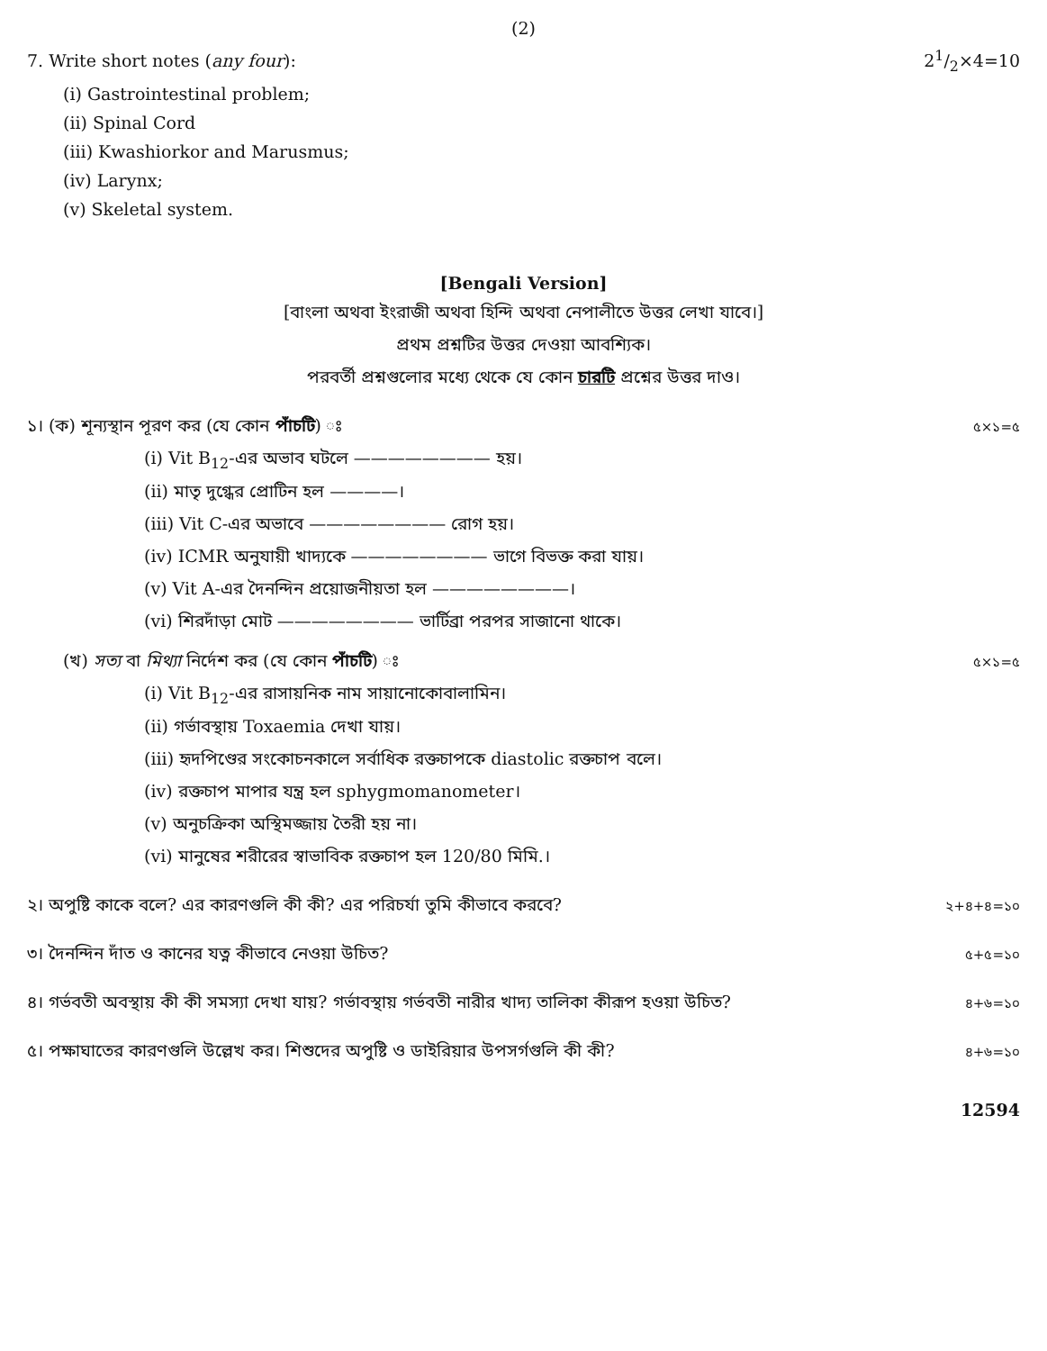(2)
7. Write short notes (any four): 21/2×4=10
(i) Gastrointestinal problem;
(ii) Spinal Cord
(iii) Kwashiorkor and Marusmus;
(iv) Larynx;
(v) Skeletal system.
[Bengali Version]
[বাংলা অথবা ইংরাজী অথবা হিন্দি অথবা নেপালীতে উত্তর লেখা যাবে।]
প্রথম প্রশ্নটির উত্তর দেওয়া আবশ্যিক।
পরবর্তী প্রশ্নগুলোর মধ্যে থেকে যে কোন চারটি প্রশ্নের উত্তর দাও।
১। (ক) শূন্যস্থান পূরণ কর (যে কোন পাঁচটি) ঃ ৫×১=৫
(i) Vit B<sub>12</sub>-এর অভাব ঘটলে ———————— হয়।
(ii) মাতৃ দুগ্ধের প্রোটিন হল ————।
(iii) Vit C-এর অভাবে ———————— রোগ হয়।
(iv) ICMR অনুযায়ী খাদ্যকে ———————— ভাগে বিভক্ত করা যায়।
(v) Vit A-এর দৈনন্দিন প্রয়োজনীয়তা হল ————————।
(vi) শিরদাঁড়া মোট ———————— ভার্টিব্রা পরপর সাজানো থাকে।
(খ) সত্য বা মিথ্যা নির্দেশ কর (যে কোন পাঁচটি) ঃ ৫×১=৫
(i) Vit B<sub>12</sub>-এর রাসায়নিক নাম সায়ানোকোবালামিন।
(ii) গর্ভাবস্থায় Toxaemia দেখা যায়।
(iii) হৃদপিণ্ডের সংকোচনকালে সর্বাধিক রক্তচাপকে diastolic রক্তচাপ বলে।
(iv) রক্তচাপ মাপার যন্ত্র হল sphygmomanometer।
(v) অনুচক্রিকা অস্থিমজ্জায় তৈরী হয় না।
(vi) মানুষের শরীরের স্বাভাবিক রক্তচাপ হল 120/80 মিমি.।
২। অপুষ্টি কাকে বলে? এর কারণগুলি কী কী? এর পরিচর্যা তুমি কীভাবে করবে? ২+৪+৪=১০
৩। দৈনন্দিন দাঁত ও কানের যত্ন কীভাবে নেওয়া উচিত? ৫+৫=১০
৪। গর্ভবতী অবস্থায় কী কী সমস্যা দেখা যায়? গর্ভাবস্থায় গর্ভবতী নারীর খাদ্য তালিকা কীরূপ হওয়া উচিত? ৪+৬=১০
৫। পক্ষাঘাতের কারণগুলি উল্লেখ কর। শিশুদের অপুষ্টি ও ডাইরিয়ার উপসর্গগুলি কী কী? ৪+৬=১০
12594